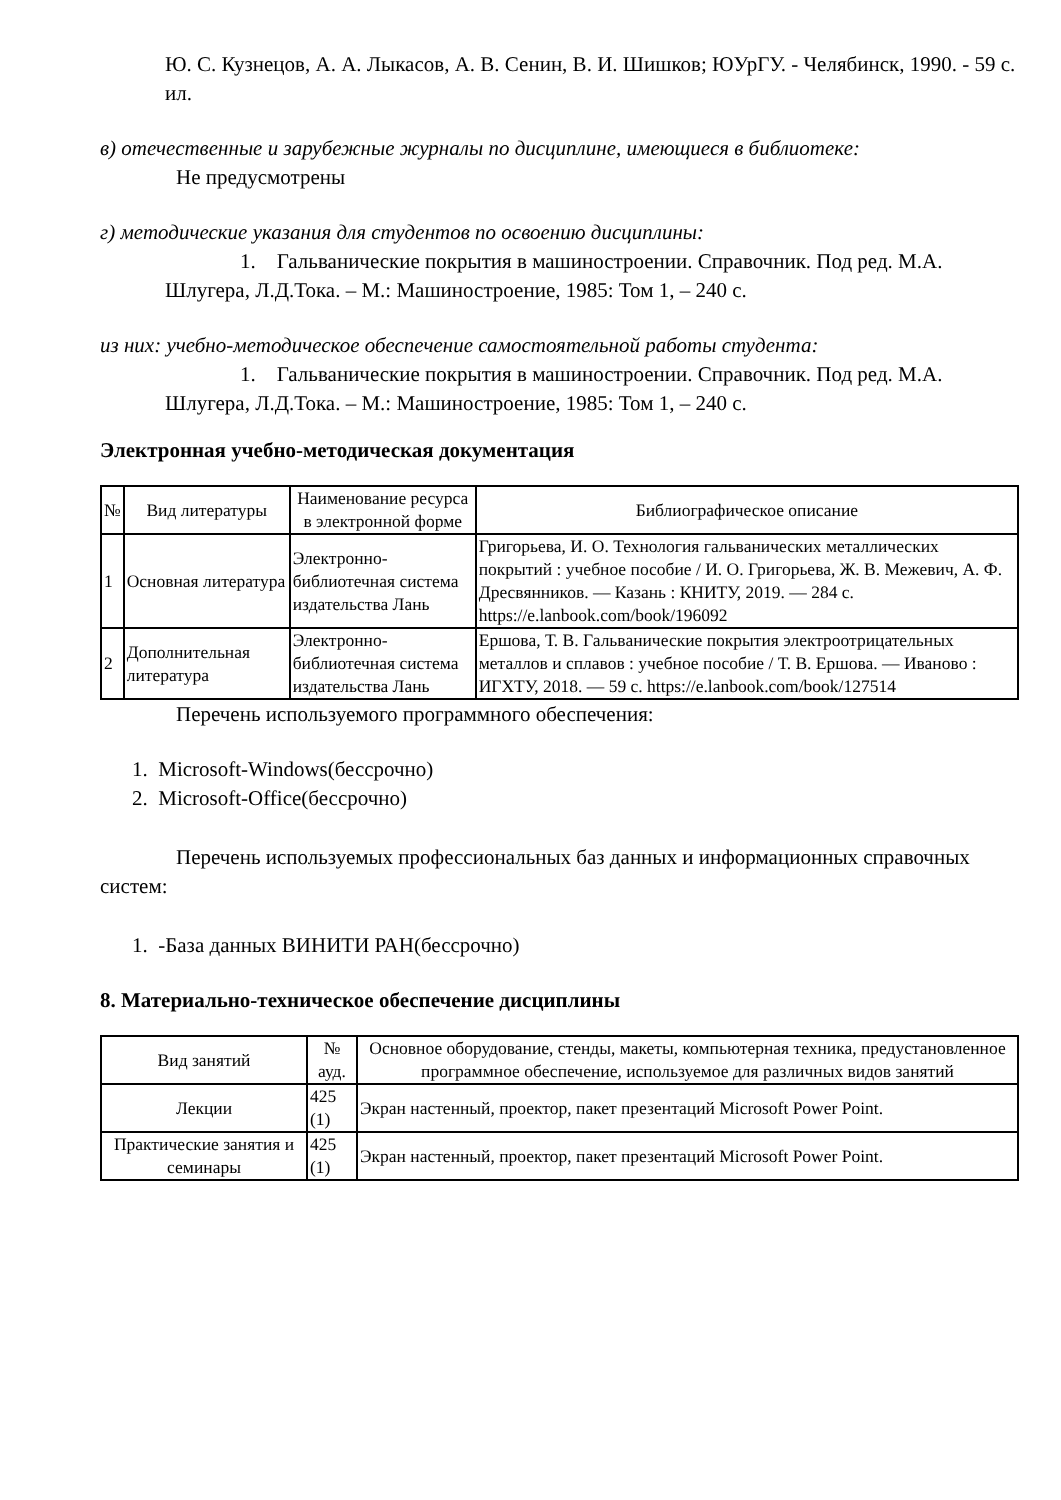Ю. С. Кузнецов, А. А. Лыкасов, А. В. Сенин, В. И. Шишков; ЮУрГУ. - Челябинск, 1990. - 59 с. ил.
в) отечественные и зарубежные журналы по дисциплине, имеющиеся в библиотеке:
Не предусмотрены
г) методические указания для студентов по освоению дисциплины:
1. Гальванические покрытия в машиностроении. Справочник. Под ред. М.А. Шлугера, Л.Д.Тока. – М.: Машиностроение, 1985: Том 1, – 240 с.
из них: учебно-методическое обеспечение самостоятельной работы студента:
1. Гальванические покрытия в машиностроении. Справочник. Под ред. М.А. Шлугера, Л.Д.Тока. – М.: Машиностроение, 1985: Том 1, – 240 с.
Электронная учебно-методическая документация
| № | Вид литературы | Наименование ресурса в электронной форме | Библиографическое описание |
| --- | --- | --- | --- |
| 1 | Основная литература | Электронно-библиотечная система издательства Лань | Григорьева, И. О. Технология гальванических металлических покрытий : учебное пособие / И. О. Григорьева, Ж. В. Межевич, А. Ф. Дресвянников. — Казань : КНИТУ, 2019. — 284 с. https://e.lanbook.com/book/196092 |
| 2 | Дополнительная литература | Электронно-библиотечная система издательства Лань | Ершова, Т. В. Гальванические покрытия электроотрицательных металлов и сплавов : учебное пособие / Т. В. Ершова. — Иваново : ИГХТУ, 2018. — 59 с. https://e.lanbook.com/book/127514 |
Перечень используемого программного обеспечения:
1. Microsoft-Windows(бессрочно)
2. Microsoft-Office(бессрочно)
Перечень используемых профессиональных баз данных и информационных справочных систем:
1. -База данных ВИНИТИ РАН(бессрочно)
8. Материально-техническое обеспечение дисциплины
| Вид занятий | № ауд. | Основное оборудование, стенды, макеты, компьютерная техника, предустановленное программное обеспечение, используемое для различных видов занятий |
| --- | --- | --- |
| Лекции | 425 (1) | Экран настенный, проектор, пакет презентаций Microsoft Power Point. |
| Практические занятия и семинары | 425 (1) | Экран настенный, проектор, пакет презентаций Microsoft Power Point. |